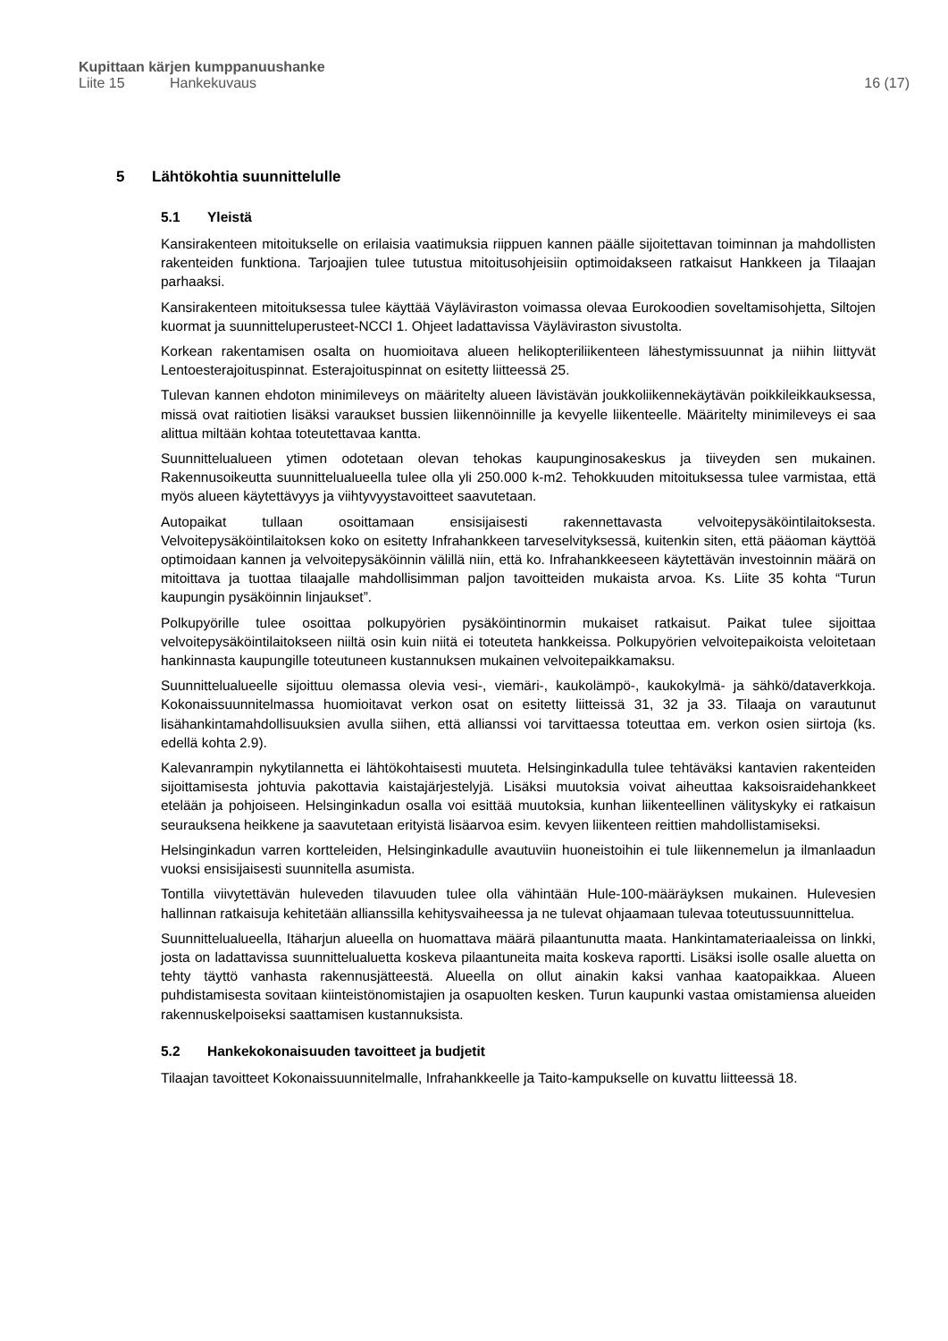Kupittaan kärjen kumppanuushanke
Liite 15 Hankekuvaus 16 (17)
5 Lähtökohtia suunnittelulle
5.1 Yleistä
Kansirakenteen mitoitukselle on erilaisia vaatimuksia riippuen kannen päälle sijoitettavan toiminnan ja mahdollisten rakenteiden funktiona. Tarjoajien tulee tutustua mitoitusohjeisiin optimoidakseen ratkaisut Hankkeen ja Tilaajan parhaaksi.
Kansirakenteen mitoituksessa tulee käyttää Väyläviraston voimassa olevaa Eurokoodien soveltamisohjetta, Siltojen kuormat ja suunnitteluperusteet-NCCI 1. Ohjeet ladattavissa Väyläviraston sivustolta.
Korkean rakentamisen osalta on huomioitava alueen helikopteriliikenteen lähestymissuunnat ja niihin liittyvät Lentoesterajoituspinnat. Esterajoituspinnat on esitetty liitteessä 25.
Tulevan kannen ehdoton minimileveys on määritelty alueen lävistävän joukkoliikennekäytävän poikkileikkauksessa, missä ovat raitiotien lisäksi varaukset bussien liikennöinnille ja kevyelle liikenteelle. Määritelty minimileveys ei saa alittua miltään kohtaa toteutettavaa kantta.
Suunnittelualueen ytimen odotetaan olevan tehokas kaupunginosakeskus ja tiiveyden sen mukainen. Rakennusoikeutta suunnittelualueella tulee olla yli 250.000 k-m2. Tehokkuuden mitoituksessa tulee varmistaa, että myös alueen käytettävyys ja viihtyvyystavoitteet saavutetaan.
Autopaikat tullaan osoittamaan ensisijaisesti rakennettavasta velvoitepysäköintilaitoksesta. Velvoitepysäköintilaitoksen koko on esitetty Infrahankkeen tarveselvityksessä, kuitenkin siten, että pääoman käyttöä optimoidaan kannen ja velvoitepysäköinnin välillä niin, että ko. Infrahankkeeseen käytettävän investoinnin määrä on mitoittava ja tuottaa tilaajalle mahdollisimman paljon tavoitteiden mukaista arvoa. Ks. Liite 35 kohta “Turun kaupungin pysäköinnin linjaukset”.
Polkupyörille tulee osoittaa polkupyörien pysäköintinormin mukaiset ratkaisut. Paikat tulee sijoittaa velvoitepysäköintilaitokseen niiltä osin kuin niitä ei toteuteta hankkeissa. Polkupyörien velvoitepaikoista veloitetaan hankinnasta kaupungille toteutuneen kustannuksen mukainen velvoitepaikkamaksu.
Suunnittelualueelle sijoittuu olemassa olevia vesi-, viemäri-, kaukolämpö-, kaukokylmä- ja sähkö/dataverkkoja. Kokonaissuunnitelmassa huomioitavat verkon osat on esitetty liitteissä 31, 32 ja 33. Tilaaja on varautunut lisähankintamahdollisuuksien avulla siihen, että allianssi voi tarvittaessa toteuttaa em. verkon osien siirtoja (ks. edellä kohta 2.9).
Kalevanrampin nykytilannetta ei lähtökohtaisesti muuteta. Helsinginkadulla tulee tehtäväksi kantavien rakenteiden sijoittamisesta johtuvia pakottavia kaistajärjestelyjä. Lisäksi muutoksia voivat aiheuttaa kaksoisraidehankkeet etelään ja pohjoiseen. Helsinginkadun osalla voi esittää muutoksia, kunhan liikenteellinen välityskyky ei ratkaisun seurauksena heikkene ja saavutetaan erityistä lisäarvoa esim. kevyen liikenteen reittien mahdollistamiseksi.
Helsinginkadun varren kortteleiden, Helsinginkadulle avautuviin huoneistoihin ei tule liikennemelun ja ilmanlaadun vuoksi ensisijaisesti suunnitella asumista.
Tontilla viivytettävän huleveden tilavuuden tulee olla vähintään Hule-100-määräyksen mukainen. Hulevesien hallinnan ratkaisuja kehitetään allianssilla kehitysvaiheessa ja ne tulevat ohjaamaan tulevaa toteutussuunnittelua.
Suunnittelualueella, Itäharjun alueella on huomattava määrä pilaantunutta maata. Hankintamateriaaleissa on linkki, josta on ladattavissa suunnittelualuetta koskeva pilaantuneita maita koskeva raportti. Lisäksi isolle osalle aluetta on tehty täyttö vanhasta rakennusjätteestä. Alueella on ollut ainakin kaksi vanhaa kaatopaikkaa. Alueen puhdistamisesta sovitaan kiinteistönomistajien ja osapuolten kesken. Turun kaupunki vastaa omistamiensa alueiden rakennuskelpoiseksi saattamisen kustannuksista.
5.2 Hankekokonaisuuden tavoitteet ja budjetit
Tilaajan tavoitteet Kokonaissuunnitelmalle, Infrahankkeelle ja Taito-kampukselle on kuvattu liitteessä 18.